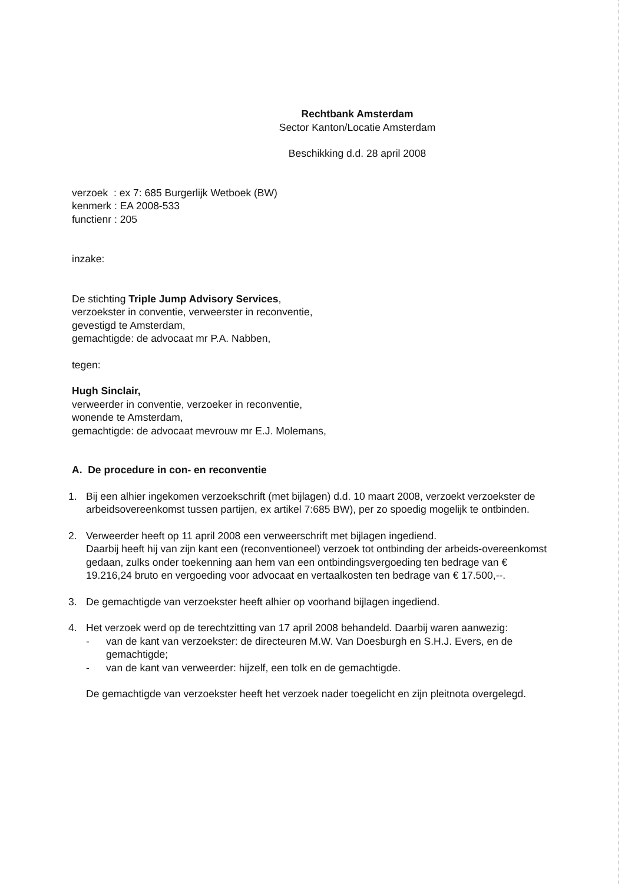Rechtbank Amsterdam
Sector Kanton/Locatie Amsterdam
Beschikking d.d. 28 april 2008
verzoek : ex 7: 685 Burgerlijk Wetboek (BW)
kenmerk : EA 2008-533
functienr : 205
inzake:
De stichting Triple Jump Advisory Services,
verzoekster in conventie, verweerster in reconventie,
gevestigd te Amsterdam,
gemachtigde: de advocaat mr P.A. Nabben,
tegen:
Hugh Sinclair,
verweerder in conventie, verzoeker in reconventie,
wonende te Amsterdam,
gemachtigde: de advocaat mevrouw mr E.J. Molemans,
A. De procedure in con- en reconventie
1. Bij een alhier ingekomen verzoekschrift (met bijlagen) d.d. 10 maart 2008, verzoekt verzoekster de arbeidsovereenkomst tussen partijen, ex artikel 7:685 BW), per zo spoedig mogelijk te ontbinden.
2. Verweerder heeft op 11 april 2008 een verweerschrift met bijlagen ingediend.
Daarbij heeft hij van zijn kant een (reconventioneel) verzoek tot ontbinding der arbeids-overeenkomst gedaan, zulks onder toekenning aan hem van een ontbindingsvergoeding ten bedrage van € 19.216,24 bruto en vergoeding voor advocaat en vertaalkosten ten bedrage van € 17.500,--.
3. De gemachtigde van verzoekster heeft alhier op voorhand bijlagen ingediend.
4. Het verzoek werd op de terechtzitting van 17 april 2008 behandeld. Daarbij waren aanwezig:
- van de kant van verzoekster: de directeuren M.W. Van Doesburgh en S.H.J. Evers, en de gemachtigde;
- van de kant van verweerder: hijzelf, een tolk en de gemachtigde.
De gemachtigde van verzoekster heeft het verzoek nader toegelicht en zijn pleitnota overgelegd.